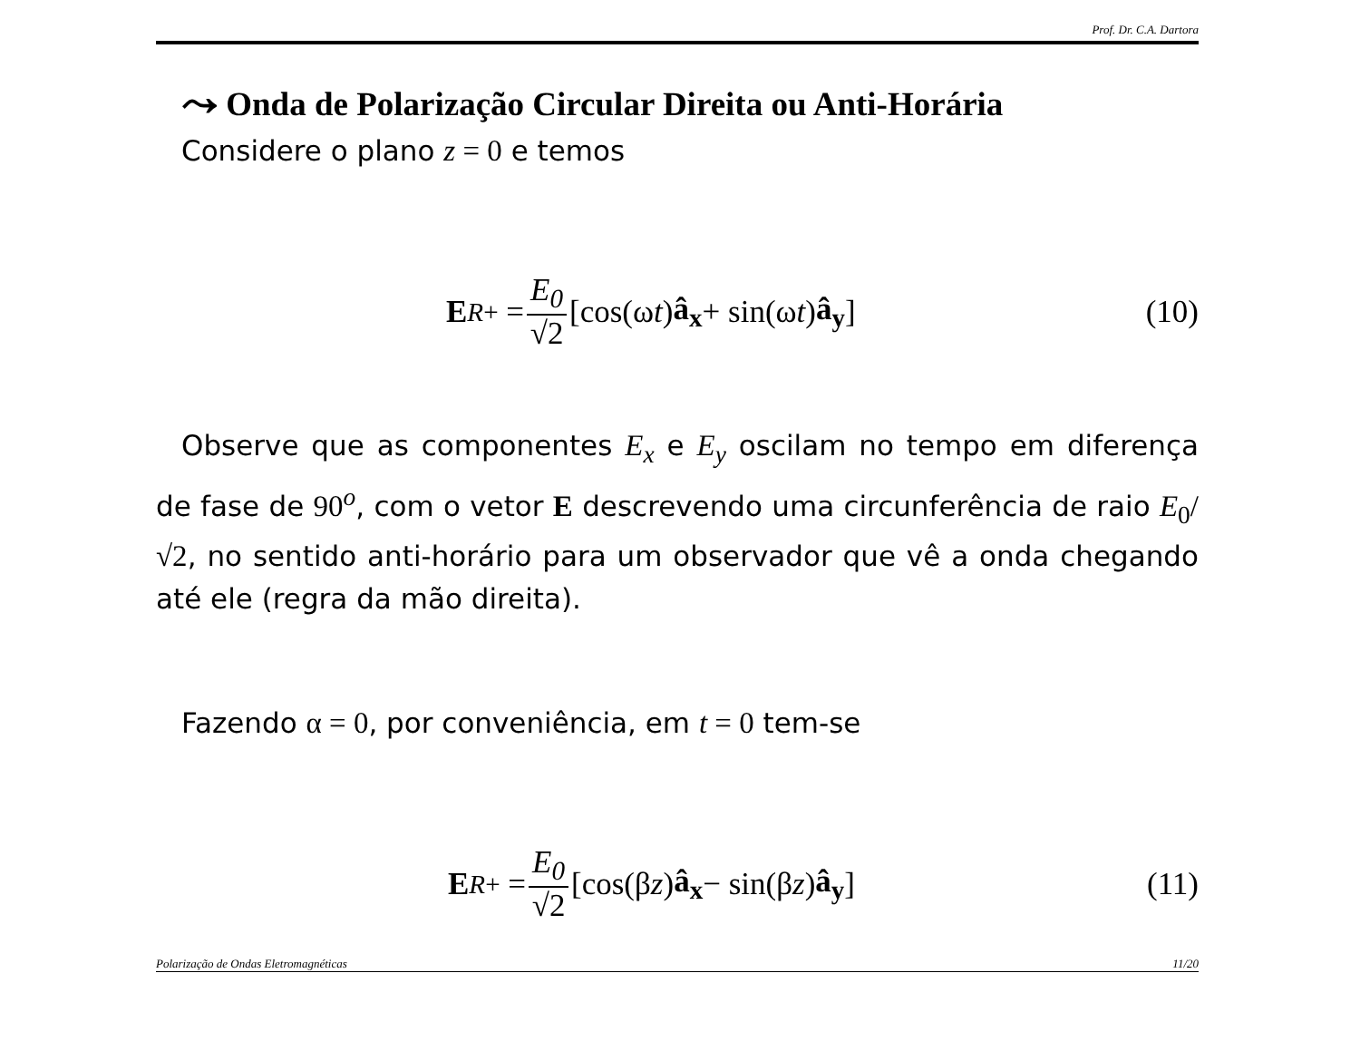Prof. Dr. C.A. Dartora
⤳ Onda de Polarização Circular Direita ou Anti-Horária
Considere o plano z = 0 e temos
E<sup>R</sup><sub>+</sub> = E<sub>0</sub> √2 [cos(ω t) â<sub>x</sub> + sin(ω t) â<sub>y</sub>]
(10)
Observe que as componentes E<sub>x</sub> e E<sub>y</sub> oscilam no tempo em diferença de fase de 90<sup>o</sup>, com o vetor E descrevendo uma circunferência de raio E<sub>0</sub>/√2, no sentido anti-horário para um observador que vê a onda chegando até ele (regra da mão direita).
Fazendo α = 0, por conveniência, em t = 0 tem-se
E<sup>R</sup><sub>+</sub> = E<sub>0</sub> √2 [cos(β z) â<sub>x</sub> − sin(β z) â<sub>y</sub>]
(11)
Polarização de Ondas Eletromagnéticas 11/20